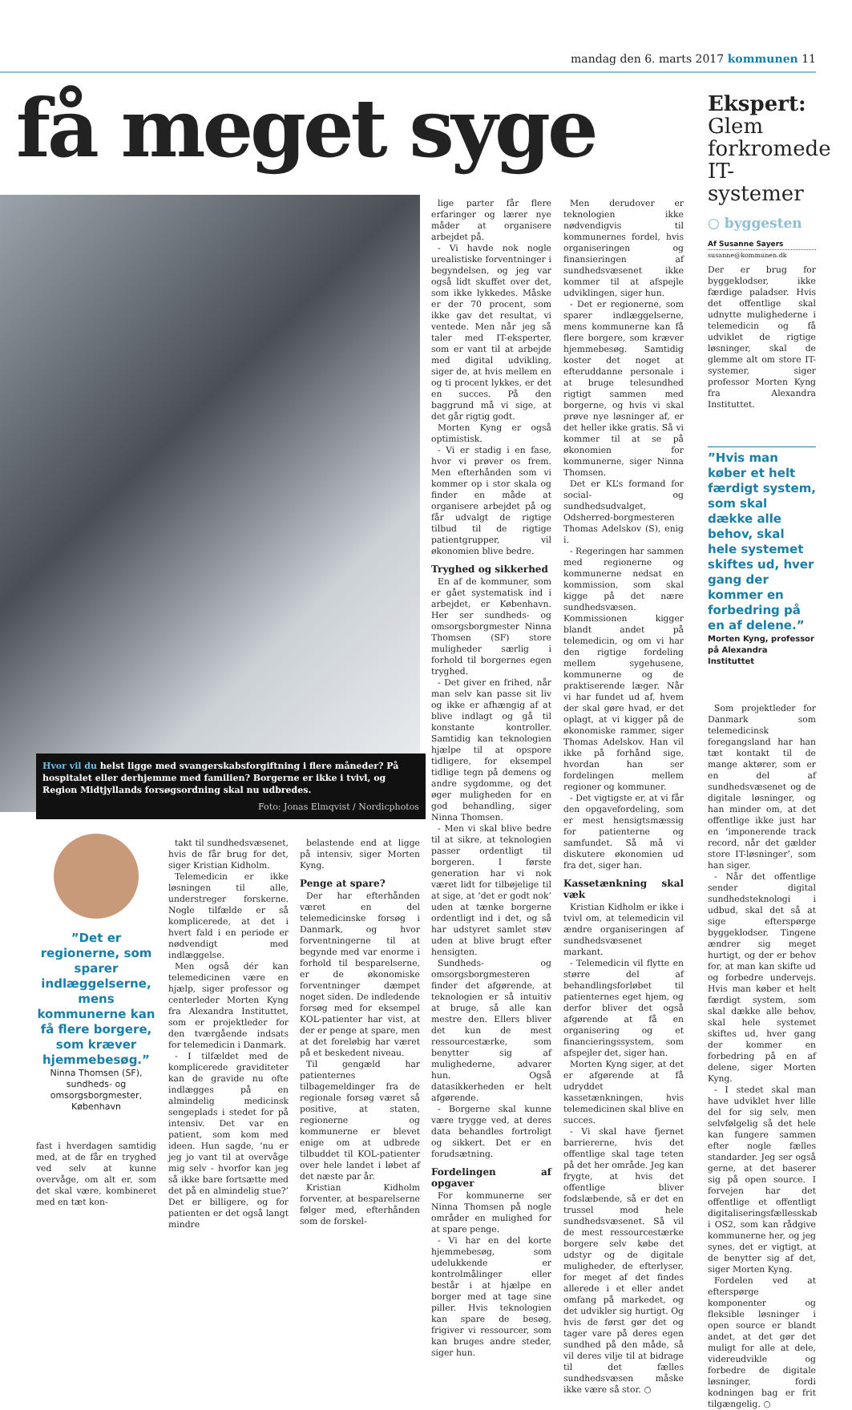mandag den 6. marts 2017 kommunen 11
få meget syge
Hvor vil du helst ligge med svangerskabsforgiftning i flere måneder? På hospitalet eller derhjemme med familien? Borgerne er ikke i tvivl, og Region Midtjyllands forsøgsordning skal nu udbredes.
Foto: Jonas Elmqvist / Nordicphotos
”Det er regionerne, som sparer indlæggelserne, mens kommunerne kan få flere borgere, som kræver hjemmebesøg.”
Ninna Thomsen (SF), sundheds- og omsorgsborgmester, København
fast i hverdagen samtidig med, at de får en tryghed ved selv at kunne overvåge, om alt er, som det skal være, kombineret med en tæt kon-
takt til sundhedsvæsenet, hvis de får brug for det, siger Kristian Kidholm.
Telemedicin er ikke løsningen til alle, understreger forskerne. Nogle tilfælde er så komplicerede, at det i hvert fald i en periode er nødvendigt med indlæggelse.
Men også dér kan telemedicinen være en hjælp, siger professor og centerleder Morten Kyng fra Alexandra Instituttet, som er projektleder for den tværgående indsats for telemedicin i Danmark.
- I tilfældet med de komplicerede graviditeter kan de gravide nu ofte indlægges på en almindelig medicinsk sengeplads i stedet for på intensiv. Det var en patient, som kom med ideen. Hun sagde, ‘nu er jeg jo vant til at overvåge mig selv - hvorfor kan jeg så ikke bare fortsætte med det på en almindelig stue?’ Det er billigere, og for patienten er det også langt mindre
belastende end at ligge på intensiv, siger Morten Kyng.
Penge at spare?
Der har efterhånden været en del telemedicinske forsøg i Danmark, og hvor forventningerne til at begynde med var enorme i forhold til besparelserne, er de økonomiske forventninger dæmpet noget siden. De indledende forsøg med for eksempel KOL-patienter har vist, at der er penge at spare, men at det foreløbig har været på et beskedent niveau.
Til gengæld har patienternes tilbagemeldinger fra de regionale forsøg været så positive, at staten, regionerne og kommunerne er blevet enige om at udbrede tilbuddet til KOL-patienter over hele landet i løbet af det næste par år.
Kristian Kidholm forventer, at besparelserne følger med, efterhånden som de forskel-
lige parter får flere erfaringer og lærer nye måder at organisere arbejdet på.
- Vi havde nok nogle urealistiske forventninger i begyndelsen, og jeg var også lidt skuffet over det, som ikke lykkedes. Måske er der 70 procent, som ikke gav det resultat, vi ventede. Men når jeg så taler med IT-eksperter, som er vant til at arbejde med digital udvikling, siger de, at hvis mellem en og ti procent lykkes, er det en succes. På den baggrund må vi sige, at det går rigtig godt.
Morten Kyng er også optimistisk.
- Vi er stadig i en fase, hvor vi prøver os frem. Men efterhånden som vi kommer op i stor skala og finder en måde at organisere arbejdet på og får udvalgt de rigtige tilbud til de rigtige patientgrupper, vil økonomien blive bedre.
Tryghed og sikkerhed
En af de kommuner, som er gået systematisk ind i arbejdet, er København. Her ser sundheds- og omsorgsborgmester Ninna Thomsen (SF) store muligheder særlig i forhold til borgernes egen tryghed.
- Det giver en frihed, når man selv kan passe sit liv og ikke er afhængig af at blive indlagt og gå til konstante kontroller. Samtidig kan teknologien hjælpe til at opspore tidligere, for eksempel tidlige tegn på demens og andre sygdomme, og det øger muligheden for en god behandling, siger Ninna Thomsen.
- Men vi skal blive bedre til at sikre, at teknologien passer ordentligt til borgeren. I første generation har vi nok været lidt for tilbøjelige til at sige, at ‘det er godt nok’ uden at tænke borgerne ordentligt ind i det, og så har udstyret samlet støv uden at blive brugt efter hensigten.
Sundheds- og omsorgsborgmesteren finder det afgørende, at teknologien er så intuitiv at bruge, så alle kan mestre den. Ellers bliver det kun de mest ressourcestærke, som benytter sig af mulighederne, advarer hun. Også datasikkerheden er helt afgørende.
- Borgerne skal kunne være trygge ved, at deres data behandles fortroligt og sikkert. Det er en forudsætning.
Fordelingen af opgaver
For kommunerne ser Ninna Thomsen på nogle områder en mulighed for at spare penge.
- Vi har en del korte hjemmebesøg, som udelukkende er kontrolmålinger eller består i at hjælpe en borger med at tage sine piller. Hvis teknologien kan spare de besøg, frigiver vi ressourcer, som kan bruges andre steder, siger hun.
Men derudover er teknologien ikke nødvendigvis til kommunernes fordel, hvis organiseringen og finansieringen af sundhedsvæsenet ikke kommer til at afspejle udviklingen, siger hun.
- Det er regionerne, som sparer indlæggelserne, mens kommunerne kan få flere borgere, som kræver hjemmebesøg. Samtidig koster det noget at efteruddanne personale i at bruge telesundhed rigtigt sammen med borgerne, og hvis vi skal prøve nye løsninger af, er det heller ikke gratis. Så vi kommer til at se på økonomien for kommunerne, siger Ninna Thomsen.
Det er KL’s formand for social- og sundhedsudvalget, Odsherred-borgmesteren Thomas Adelskov (S), enig i.
- Regeringen har sammen med regionerne og kommunerne nedsat en kommission, som skal kigge på det nære sundhedsvæsen. Kommissionen kigger blandt andet på telemedicin, og om vi har den rigtige fordeling mellem sygehusene, kommunerne og de praktiserende læger. Når vi har fundet ud af, hvem der skal gøre hvad, er det oplagt, at vi kigger på de økonomiske rammer, siger Thomas Adelskov. Han vil ikke på forhånd sige, hvordan han ser fordelingen mellem regioner og kommuner.
- Det vigtigste er, at vi får den opgavefordeling, som er mest hensigtsmæssig for patienterne og samfundet. Så må vi diskutere økonomien ud fra det, siger han.
Kassetænkning skal væk
Kristian Kidholm er ikke i tvivl om, at telemedicin vil ændre organiseringen af sundhedsvæsenet markant.
- Telemedicin vil flytte en større del af behandlingsforløbet til patienternes eget hjem, og derfor bliver det også afgørende at få en organisering og et financieringssystem, som afspejler det, siger han.
Morten Kyng siger, at det er afgørende at få udryddet kassetænkningen, hvis telemedicinen skal blive en succes.
- Vi skal have fjernet barriererne, hvis det offentlige skal tage teten på det her område. Jeg kan frygte, at hvis det offentlige bliver fodslæbende, så er det en trussel mod hele sundhedsvæsenet. Så vil de mest ressourcestærke borgere selv købe det udstyr og de digitale muligheder, de efterlyser, for meget af det findes allerede i et eller andet omfang på markedet, og det udvikler sig hurtigt. Og hvis de først gør det og tager vare på deres egen sundhed på den måde, så vil deres vilje til at bidrage til det fælles sundhedsvæsen måske ikke være så stor. ○
Ekspert:
Glem forkromede IT-systemer
○ byggesten
Af Susanne Sayers
susanne@kommunen.dk
Der er brug for byggeklodser, ikke færdige paladser. Hvis det offentlige skal udnytte mulighederne i telemedicin og få udviklet de rigtige løsninger, skal de glemme alt om store IT-systemer, siger professor Morten Kyng fra Alexandra Instituttet.
”Hvis man køber et helt færdigt system, som skal dække alle behov, skal hele systemet skiftes ud, hver gang der kommer en forbedring på en af delene.”
Morten Kyng, professor på Alexandra Instituttet
Som projektleder for Danmark som telemedicinsk foregangsland har han tæt kontakt til de mange aktører, som er en del af sundhedsvæsenet og de digitale løsninger, og han minder om, at det offentlige ikke just har en ‘imponerende track record, når det gælder store IT-løsninger’, som han siger.
- Når det offentlige sender digital sundhedsteknologi i udbud, skal det så at sige efterspørge byggeklodser. Tingene ændrer sig meget hurtigt, og der er behov for, at man kan skifte ud og forbedre undervejs. Hvis man køber et helt færdigt system, som skal dække alle behov, skal hele systemet skiftes ud, hver gang der kommer en forbedring på en af delene, siger Morten Kyng.
- I stedet skal man have udviklet hver lille del for sig selv, men selvfølgelig så det hele kan fungere sammen efter nogle fælles standarder. Jeg ser også gerne, at det baserer sig på open source. I forvejen har det offentlige et offentligt digitaliseringsfællesskab i OS2, som kan rådgive kommunerne her, og jeg synes, det er vigtigt, at de benytter sig af det, siger Morten Kyng.
Fordelen ved at efterspørge komponenter og fleksible løsninger i open source er blandt andet, at det gør det muligt for alle at dele, videreudvikle og forbedre de digitale løsninger, fordi kodningen bag er frit tilgængelig. ○